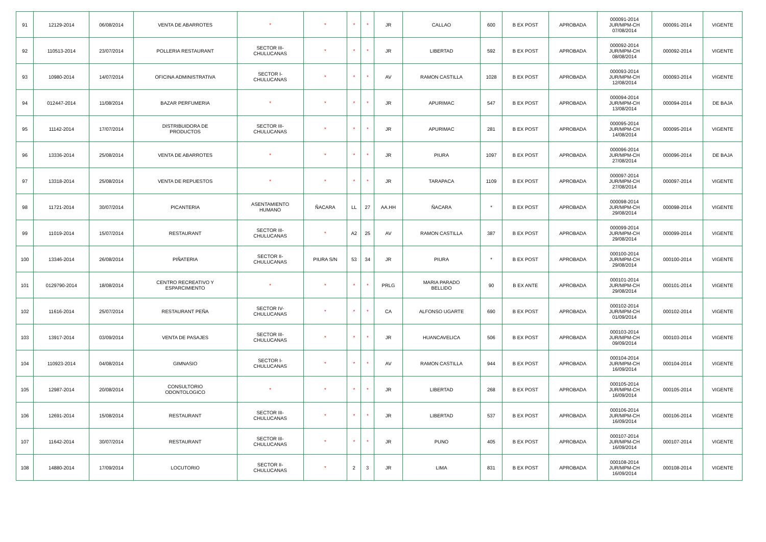| 91 | 12129-2014 | 06/08/2014 | VENTA DE ABARROTES | * | * | * | * | JR | CALLAO | 600 | B EX POST | APROBADA | 000091-2014 JUR/MPM-CH 07/08/2014 | 000091-2014 | VIGENTE |
| 92 | 110513-2014 | 23/07/2014 | POLLERIA RESTAURANT | SECTOR III- CHULUCANAS | * | * | * | JR | LIBERTAD | 592 | B EX POST | APROBADA | 000092-2014 JUR/MPM-CH 08/08/2014 | 000092-2014 | VIGENTE |
| 93 | 10980-2014 | 14/07/2014 | OFICINA ADMINISTRATIVA | SECTOR I- CHULUCANAS | * | * | * | AV | RAMON CASTILLA | 1028 | B EX POST | APROBADA | 000093-2014 JUR/MPM-CH 12/08/2014 | 000093-2014 | VIGENTE |
| 94 | 012447-2014 | 11/08/2014 | BAZAR PERFUMERIA | * | * | * | * | JR | APURIMAC | 547 | B EX POST | APROBADA | 000094-2014 JUR/MPM-CH 13/08/2014 | 000094-2014 | DE BAJA |
| 95 | 11142-2014 | 17/07/2014 | DISTRIBUIDORA DE PRODUCTOS | SECTOR III- CHULUCANAS | * | * | * | JR | APURIMAC | 281 | B EX POST | APROBADA | 000095-2014 JUR/MPM-CH 14/08/2014 | 000095-2014 | VIGENTE |
| 96 | 13336-2014 | 25/08/2014 | VENTA DE ABARROTES | * | * | * | * | JR | PIURA | 1097 | B EX POST | APROBADA | 000096-2014 JUR/MPM-CH 27/08/2014 | 000096-2014 | DE BAJA |
| 97 | 13318-2014 | 25/08/2014 | VENTA DE REPUESTOS | * | * | * | * | JR | TARAPACA | 1109 | B EX POST | APROBADA | 000097-2014 JUR/MPM-CH 27/08/2014 | 000097-2014 | VIGENTE |
| 98 | 11721-2014 | 30/07/2014 | PICANTERIA | ASENTAMIENTO HUMANO | ÑACARA | LL | 27 | AA.HH | ÑACARA | * | B EX POST | APROBADA | 000098-2014 JUR/MPM-CH 29/08/2014 | 000098-2014 | VIGENTE |
| 99 | 11019-2014 | 15/07/2014 | RESTAURANT | SECTOR III- CHULUCANAS | * | A2 | 25 | AV | RAMON CASTILLA | 387 | B EX POST | APROBADA | 000099-2014 JUR/MPM-CH 29/08/2014 | 000099-2014 | VIGENTE |
| 100 | 13346-2014 | 26/08/2014 | PIÑATERIA | SECTOR II- CHULUCANAS | PIURA S/N | 53 | 34 | JR | PIURA | * | B EX POST | APROBADA | 000100-2014 JUR/MPM-CH 29/08/2014 | 000100-2014 | VIGENTE |
| 101 | 0129790-2014 | 18/08/2014 | CENTRO RECREATIVO Y ESPARCIMIENTO | * | * | * | * | PRLG | MARIA PARADO BELLIDO | 90 | B EX ANTE | APROBADA | 000101-2014 JUR/MPM-CH 29/08/2014 | 000101-2014 | VIGENTE |
| 102 | 11616-2014 | 25/07/2014 | RESTAURANT PEÑA | SECTOR IV- CHULUCANAS | * | * | * | CA | ALFONSO UGARTE | 690 | B EX POST | APROBADA | 000102-2014 JUR/MPM-CH 01/09/2014 | 000102-2014 | VIGENTE |
| 103 | 13917-2014 | 03/09/2014 | VENTA DE PASAJES | SECTOR III- CHULUCANAS | * | * | * | JR | HUANCAVELICA | 506 | B EX POST | APROBADA | 000103-2014 JUR/MPM-CH 09/09/2014 | 000103-2014 | VIGENTE |
| 104 | 110923-2014 | 04/08/2014 | GIMNASIO | SECTOR I- CHULUCANAS | * | * | * | AV | RAMON CASTILLA | 944 | B EX POST | APROBADA | 000104-2014 JUR/MPM-CH 16/09/2014 | 000104-2014 | VIGENTE |
| 105 | 12987-2014 | 20/08/2014 | CONSULTORIO ODONTOLOGICO | * | * | * | * | JR | LIBERTAD | 268 | B EX POST | APROBADA | 000105-2014 JUR/MPM-CH 16/09/2014 | 000105-2014 | VIGENTE |
| 106 | 12691-2014 | 15/08/2014 | RESTAURANT | SECTOR III- CHULUCANAS | * | * | * | JR | LIBERTAD | 537 | B EX POST | APROBADA | 000106-2014 JUR/MPM-CH 16/09/2014 | 000106-2014 | VIGENTE |
| 107 | 11642-2014 | 30/07/2014 | RESTAURANT | SECTOR III- CHULUCANAS | * | * | * | JR | PUNO | 405 | B EX POST | APROBADA | 000107-2014 JUR/MPM-CH 16/09/2014 | 000107-2014 | VIGENTE |
| 108 | 14880-2014 | 17/09/2014 | LOCUTORIO | SECTOR II- CHULUCANAS | * | 2 | 3 | JR | LIMA | 831 | B EX POST | APROBADA | 000108-2014 JUR/MPM-CH 16/09/2014 | 000108-2014 | VIGENTE |